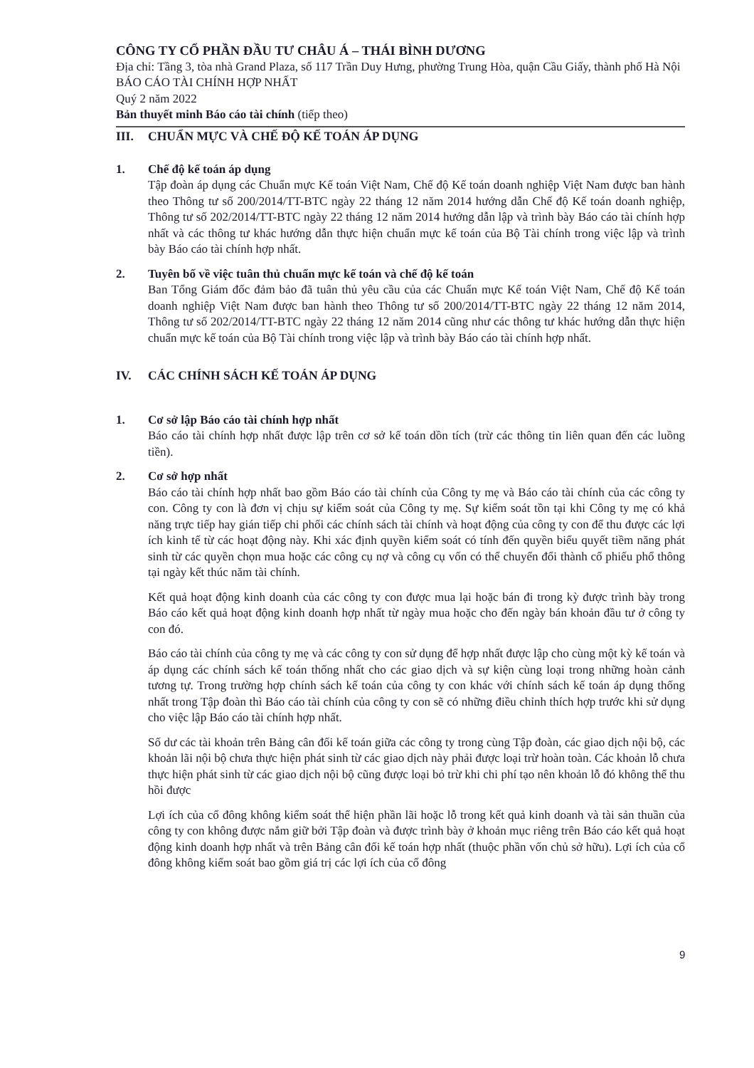CÔNG TY CỔ PHẦN ĐẦU TƯ CHÂU Á – THÁI BÌNH DƯƠNG
Địa chỉ: Tầng 3, tòa nhà Grand Plaza, số 117 Trần Duy Hưng, phường Trung Hòa, quận Cầu Giấy, thành phố Hà Nội
BÁO CÁO TÀI CHÍNH HỢP NHẤT
Quý 2 năm 2022
Bản thuyết minh Báo cáo tài chính (tiếp theo)
III. CHUẨN MỰC VÀ CHẾ ĐỘ KẾ TOÁN ÁP DỤNG
1. Chế độ kế toán áp dụng
Tập đoàn áp dụng các Chuẩn mực Kế toán Việt Nam, Chế độ Kế toán doanh nghiệp Việt Nam được ban hành theo Thông tư số 200/2014/TT-BTC ngày 22 tháng 12 năm 2014 hướng dẫn Chế độ Kế toán doanh nghiệp, Thông tư số 202/2014/TT-BTC ngày 22 tháng 12 năm 2014 hướng dẫn lập và trình bày Báo cáo tài chính hợp nhất và các thông tư khác hướng dẫn thực hiện chuẩn mực kế toán của Bộ Tài chính trong việc lập và trình bày Báo cáo tài chính hợp nhất.
2. Tuyên bố về việc tuân thủ chuẩn mực kế toán và chế độ kế toán
Ban Tổng Giám đốc đảm bảo đã tuân thủ yêu cầu của các Chuẩn mực Kế toán Việt Nam, Chế độ Kế toán doanh nghiệp Việt Nam được ban hành theo Thông tư số 200/2014/TT-BTC ngày 22 tháng 12 năm 2014, Thông tư số 202/2014/TT-BTC ngày 22 tháng 12 năm 2014 cũng như các thông tư khác hướng dẫn thực hiện chuẩn mực kế toán của Bộ Tài chính trong việc lập và trình bày Báo cáo tài chính hợp nhất.
IV. CÁC CHÍNH SÁCH KẾ TOÁN ÁP DỤNG
1. Cơ sở lập Báo cáo tài chính hợp nhất
Báo cáo tài chính hợp nhất được lập trên cơ sở kế toán dồn tích (trừ các thông tin liên quan đến các luồng tiền).
2. Cơ sở hợp nhất
Báo cáo tài chính hợp nhất bao gồm Báo cáo tài chính của Công ty mẹ và Báo cáo tài chính của các công ty con. Công ty con là đơn vị chịu sự kiểm soát của Công ty mẹ. Sự kiểm soát tồn tại khi Công ty mẹ có khả năng trực tiếp hay gián tiếp chi phối các chính sách tài chính và hoạt động của công ty con để thu được các lợi ích kinh tế từ các hoạt động này. Khi xác định quyền kiểm soát có tính đến quyền biểu quyết tiềm năng phát sinh từ các quyền chọn mua hoặc các công cụ nợ và công cụ vốn có thể chuyển đổi thành cổ phiếu phổ thông tại ngày kết thúc năm tài chính.
Kết quả hoạt động kinh doanh của các công ty con được mua lại hoặc bán đi trong kỳ được trình bày trong Báo cáo kết quả hoạt động kinh doanh hợp nhất từ ngày mua hoặc cho đến ngày bán khoản đầu tư ở công ty con đó.
Báo cáo tài chính của công ty mẹ và các công ty con sử dụng để hợp nhất được lập cho cùng một kỳ kế toán và áp dụng các chính sách kế toán thống nhất cho các giao dịch và sự kiện cùng loại trong những hoàn cảnh tương tự. Trong trường hợp chính sách kế toán của công ty con khác với chính sách kế toán áp dụng thống nhất trong Tập đoàn thì Báo cáo tài chính của công ty con sẽ có những điều chỉnh thích hợp trước khi sử dụng cho việc lập Báo cáo tài chính hợp nhất.
Số dư các tài khoản trên Bảng cân đối kế toán giữa các công ty trong cùng Tập đoàn, các giao dịch nội bộ, các khoản lãi nội bộ chưa thực hiện phát sinh từ các giao dịch này phải được loại trừ hoàn toàn. Các khoản lỗ chưa thực hiện phát sinh từ các giao dịch nội bộ cũng được loại bỏ trừ khi chi phí tạo nên khoản lỗ đó không thể thu hồi được
Lợi ích của cổ đông không kiểm soát thể hiện phần lãi hoặc lỗ trong kết quả kinh doanh và tài sản thuần của công ty con không được nắm giữ bởi Tập đoàn và được trình bày ở khoản mục riêng trên Báo cáo kết quả hoạt động kinh doanh hợp nhất và trên Bảng cân đối kế toán hợp nhất (thuộc phần vốn chủ sở hữu). Lợi ích của cổ đông không kiểm soát bao gồm giá trị các lợi ích của cổ đông
9